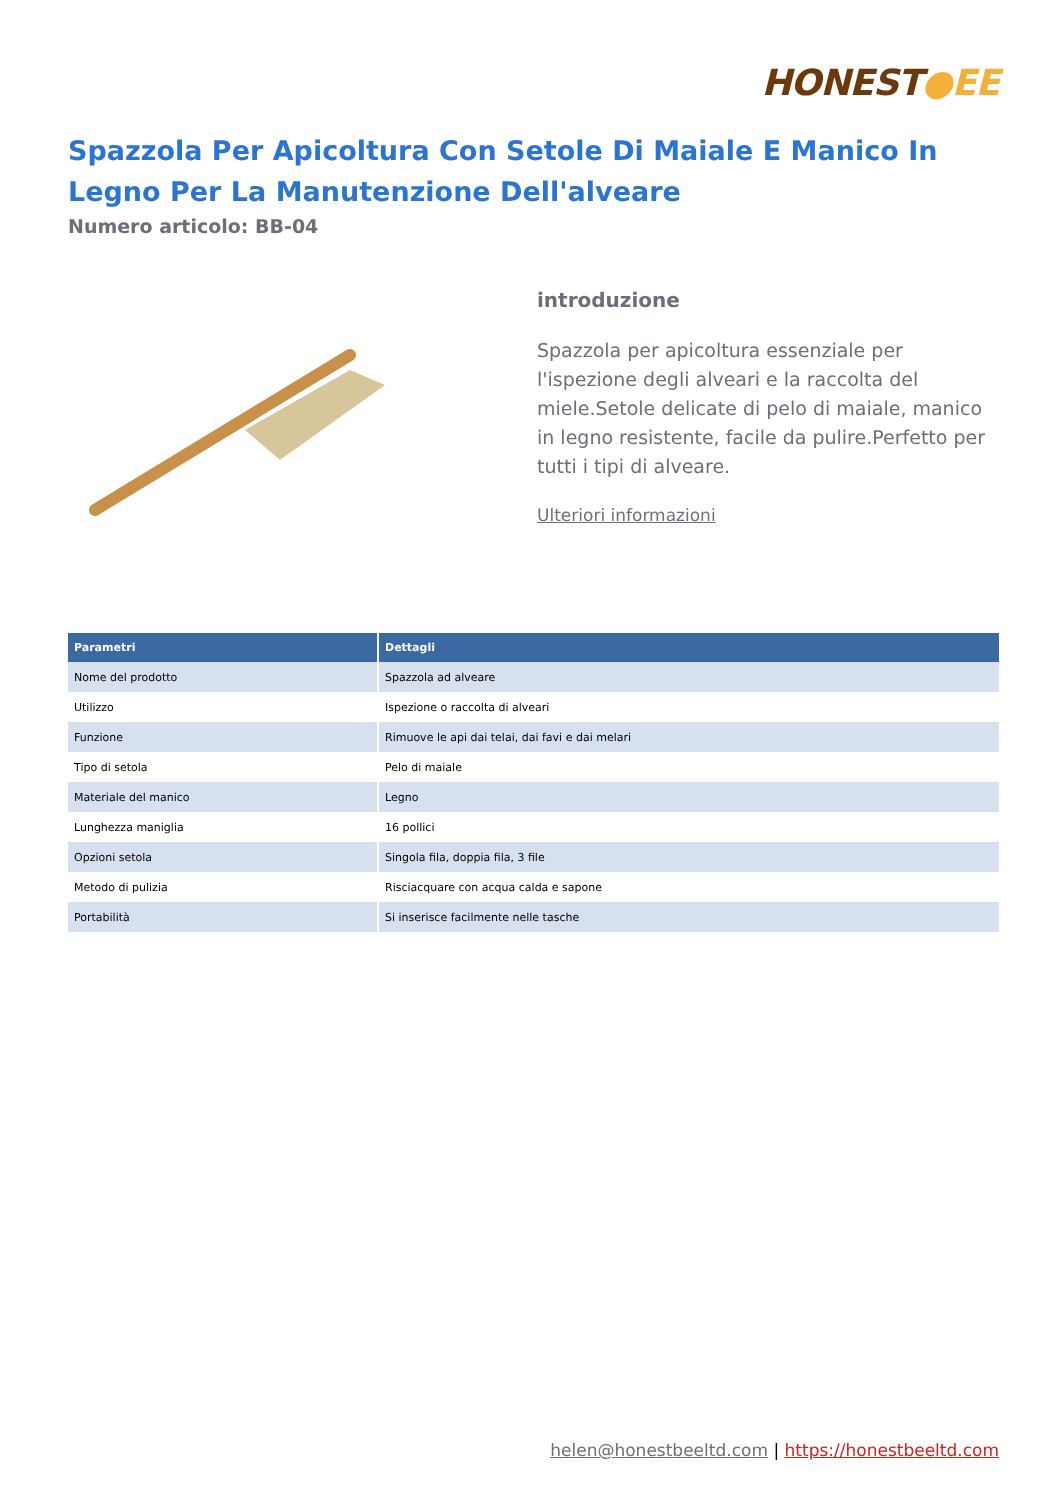HONEST●EE
Spazzola Per Apicoltura Con Setole Di Maiale E Manico In Legno Per La Manutenzione Dell'alveare
Numero articolo: BB-04
introduzione
Spazzola per apicoltura essenziale per l'ispezione degli alveari e la raccolta del miele.Setole delicate di pelo di maiale, manico in legno resistente, facile da pulire.Perfetto per tutti i tipi di alveare.
Ulteriori informazioni
| Parametri | Dettagli |
| --- | --- |
| Nome del prodotto | Spazzola ad alveare |
| Utilizzo | Ispezione o raccolta di alveari |
| Funzione | Rimuove le api dai telai, dai favi e dai melari |
| Tipo di setola | Pelo di maiale |
| Materiale del manico | Legno |
| Lunghezza maniglia | 16 pollici |
| Opzioni setola | Singola fila, doppia fila, 3 file |
| Metodo di pulizia | Risciacquare con acqua calda e sapone |
| Portabilità | Si inserisce facilmente nelle tasche |
helen@honestbeeltd.com | https://honestbeeltd.com